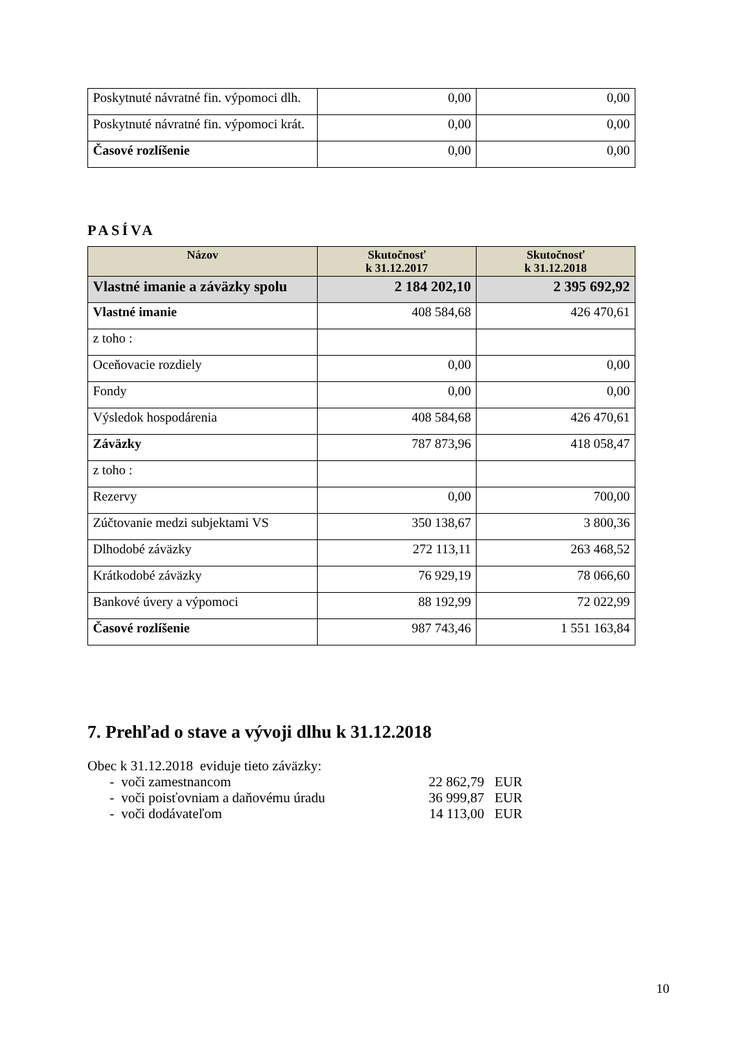| Poskytnuté návratné fin. výpomoci dlh. | 0,00 | 0,00 |
| Poskytnuté návratné fin. výpomoci krát. | 0,00 | 0,00 |
| Časové rozlíšenie | 0,00 | 0,00 |
PASÍVA
| Názov | Skutočnosť k 31.12.2017 | Skutočnosť k 31.12.2018 |
| --- | --- | --- |
| Vlastné imanie a záväzky spolu | 2 184 202,10 | 2 395 692,92 |
| Vlastné imanie | 408 584,68 | 426 470,61 |
| z toho : | | |
| Oceňovacie rozdiely | 0,00 | 0,00 |
| Fondy | 0,00 | 0,00 |
| Výsledok hospodárenia | 408 584,68 | 426 470,61 |
| Záväzky | 787 873,96 | 418 058,47 |
| z toho : | | |
| Rezervy | 0,00 | 700,00 |
| Zúčtovanie medzi subjektami VS | 350 138,67 | 3 800,36 |
| Dlhodobé záväzky | 272 113,11 | 263 468,52 |
| Krátkodobé záväzky | 76 929,19 | 78 066,60 |
| Bankové úvery a výpomoci | 88 192,99 | 72 022,99 |
| Časové rozlíšenie | 987 743,46 | 1 551 163,84 |
7. Prehľad o stave a vývoji dlhu k 31.12.2018
Obec k 31.12.2018 eviduje tieto záväzky:
| | - voči zamestnancom | 22 862,79 | EUR |
| | - voči poisťovniam a daňovému úradu | 36 999,87 | EUR |
| | - voči dodávateľom | 14 113,00 | EUR |
10